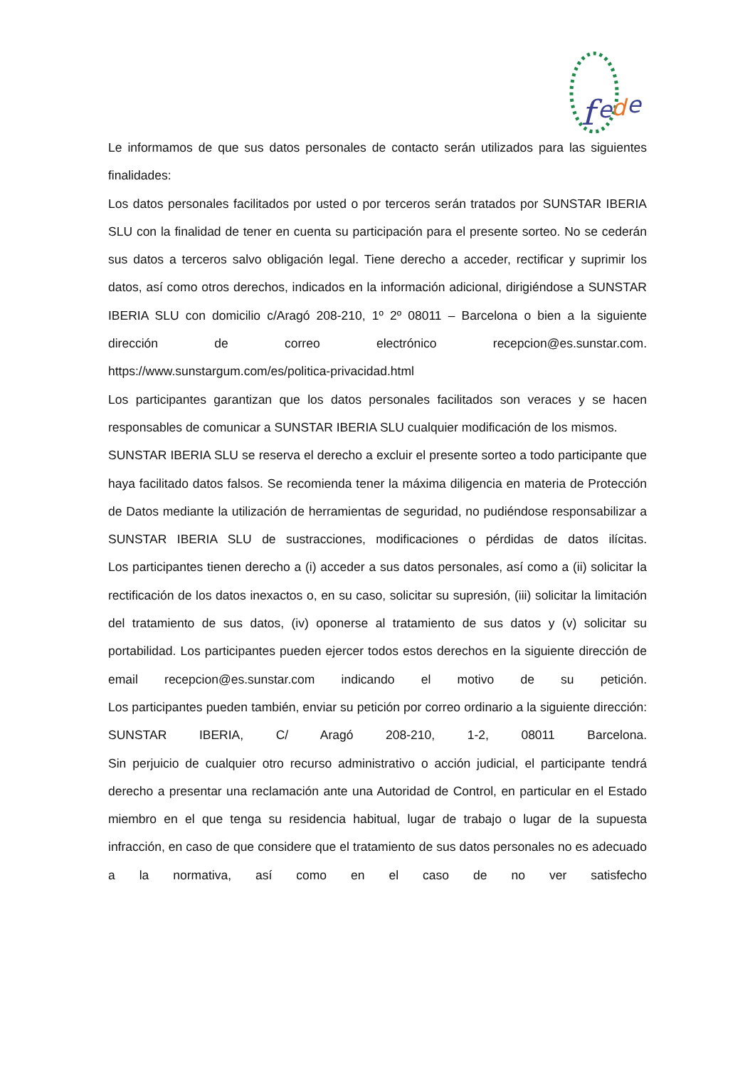f
e
d
e
Le informamos de que sus datos personales de contacto serán utilizados para las siguientes finalidades:
Los datos personales facilitados por usted o por terceros serán tratados por SUNSTAR IBERIA SLU con la finalidad de tener en cuenta su participación para el presente sorteo. No se cederán sus datos a terceros salvo obligación legal. Tiene derecho a acceder, rectificar y suprimir los datos, así como otros derechos, indicados en la información adicional, dirigiéndose a SUNSTAR IBERIA SLU con domicilio c/Aragó 208-210, 1º 2º 08011 – Barcelona o bien a la siguiente dirección de correo electrónico recepcion@es.sunstar.com. https://www.sunstargum.com/es/politica-privacidad.html
Los participantes garantizan que los datos personales facilitados son veraces y se hacen responsables de comunicar a SUNSTAR IBERIA SLU cualquier modificación de los mismos.
SUNSTAR IBERIA SLU se reserva el derecho a excluir el presente sorteo a todo participante que haya facilitado datos falsos. Se recomienda tener la máxima diligencia en materia de Protección de Datos mediante la utilización de herramientas de seguridad, no pudiéndose responsabilizar a SUNSTAR IBERIA SLU de sustracciones, modificaciones o pérdidas de datos ilícitas.
Los participantes tienen derecho a (i) acceder a sus datos personales, así como a (ii) solicitar la rectificación de los datos inexactos o, en su caso, solicitar su supresión, (iii) solicitar la limitación del tratamiento de sus datos, (iv) oponerse al tratamiento de sus datos y (v) solicitar su portabilidad. Los participantes pueden ejercer todos estos derechos en la siguiente dirección de email recepcion@es.sunstar.com indicando el motivo de su petición.
Los participantes pueden también, enviar su petición por correo ordinario a la siguiente dirección: SUNSTAR IBERIA, C/ Aragó 208-210, 1-2, 08011 Barcelona.
Sin perjuicio de cualquier otro recurso administrativo o acción judicial, el participante tendrá derecho a presentar una reclamación ante una Autoridad de Control, en particular en el Estado miembro en el que tenga su residencia habitual, lugar de trabajo o lugar de la supuesta infracción, en caso de que considere que el tratamiento de sus datos personales no es adecuado a la normativa, así como en el caso de no ver satisfecho